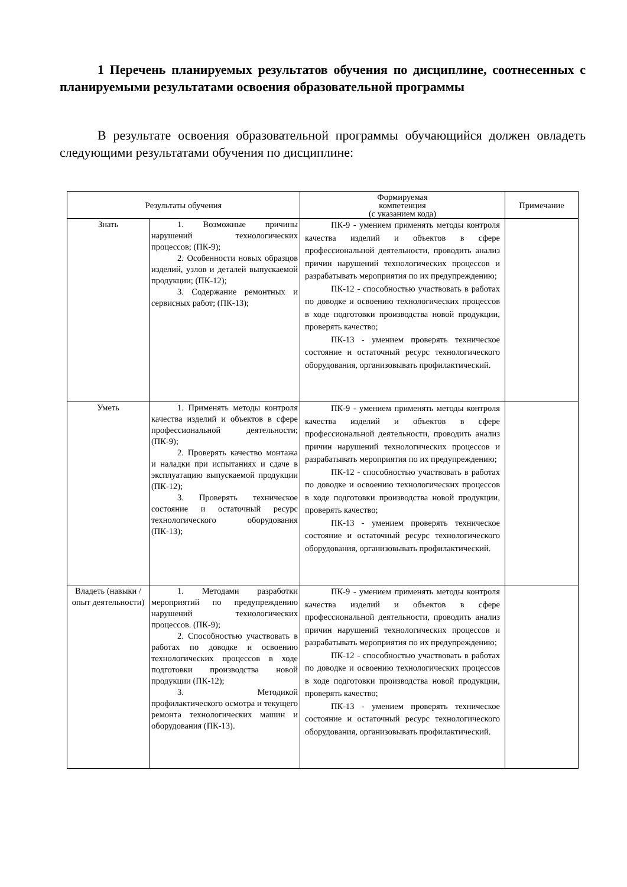1 Перечень планируемых результатов обучения по дисциплине, соотнесенных с планируемыми результатами освоения образовательной программы
В результате освоения образовательной программы обучающийся должен овладеть следующими результатами обучения по дисциплине:
| Результаты обучения | | Формируемая компетенция (с указанием кода) | Примечание |
| --- | --- | --- | --- |
| Знать | 1. Возможные причины нарушений технологических процессов; (ПК-9); 2. Особенности новых образцов изделий, узлов и деталей выпускаемой продукции; (ПК-12); 3. Содержание ремонтных и сервисных работ; (ПК-13); | ПК-9 - умением применять методы контроля качества изделий и объектов в сфере профессиональной деятельности, проводить анализ причин нарушений технологических процессов и разрабатывать мероприятия по их предупреждению; ПК-12 - способностью участвовать в работах по доводке и освоению технологических процессов в ходе подготовки производства новой продукции, проверять качество; ПК-13 - умением проверять техническое состояние и остаточный ресурс технологического оборудования, организовывать профилактический. | |
| Уметь | 1. Применять методы контроля качества изделий и объектов в сфере профессиональной деятельности; (ПК-9); 2. Проверять качество монтажа и наладки при испытаниях и сдаче в эксплуатацию выпускаемой продукции (ПК-12); 3. Проверять техническое состояние и остаточный ресурс технологического оборудования (ПК-13); | ПК-9 - умением применять методы контроля качества изделий и объектов в сфере профессиональной деятельности, проводить анализ причин нарушений технологических процессов и разрабатывать мероприятия по их предупреждению; ПК-12 - способностью участвовать в работах по доводке и освоению технологических процессов в ходе подготовки производства новой продукции, проверять качество; ПК-13 - умением проверять техническое состояние и остаточный ресурс технологического оборудования, организовывать профилактический. | |
| Владеть (навыки / опыт деятельности) | 1. Методами разработки мероприятий по предупреждению нарушений технологических процессов. (ПК-9); 2. Способностью участвовать в работах по доводке и освоению технологических процессов в ходе подготовки производства новой продукции (ПК-12); 3. Методикой профилактического осмотра и текущего ремонта технологических машин и оборудования (ПК-13). | ПК-9 - умением применять методы контроля качества изделий и объектов в сфере профессиональной деятельности, проводить анализ причин нарушений технологических процессов и разрабатывать мероприятия по их предупреждению; ПК-12 - способностью участвовать в работах по доводке и освоению технологических процессов в ходе подготовки производства новой продукции, проверять качество; ПК-13 - умением проверять техническое состояние и остаточный ресурс технологического оборудования, организовывать профилактический. | |